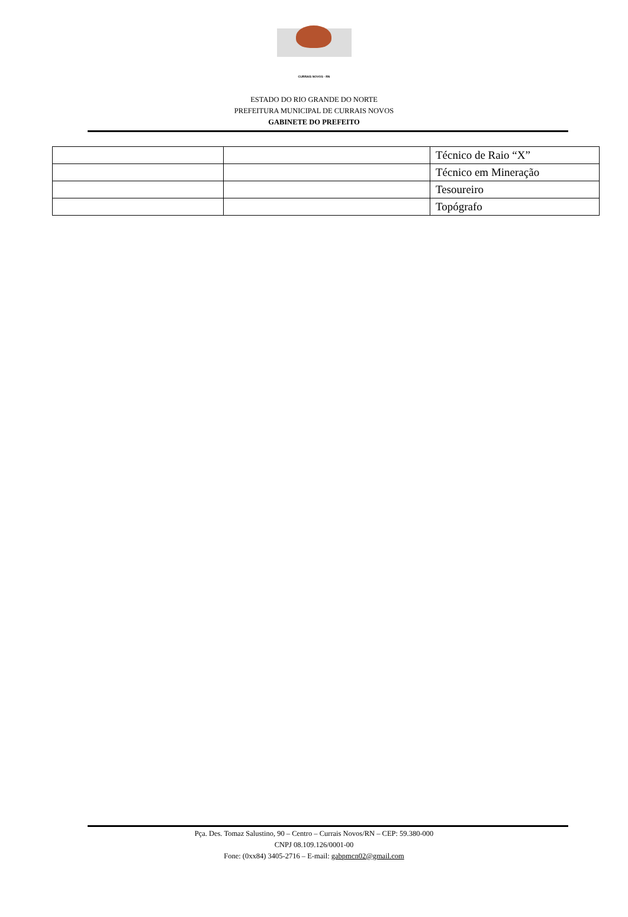CURRAIS NOVOS - RN
ESTADO DO RIO GRANDE DO NORTE
PREFEITURA MUNICIPAL DE CURRAIS NOVOS
GABINETE DO PREFEITO
| | | Técnico de Raio “X” |
| | | Técnico em Mineração |
| | | Tesoureiro |
| | | Topógrafo |
Pça. Des. Tomaz Salustino, 90 – Centro – Currais Novos/RN – CEP: 59.380-000
CNPJ 08.109.126/0001-00
Fone: (0xx84) 3405-2716 – E-mail: gabpmcn02@gmail.com